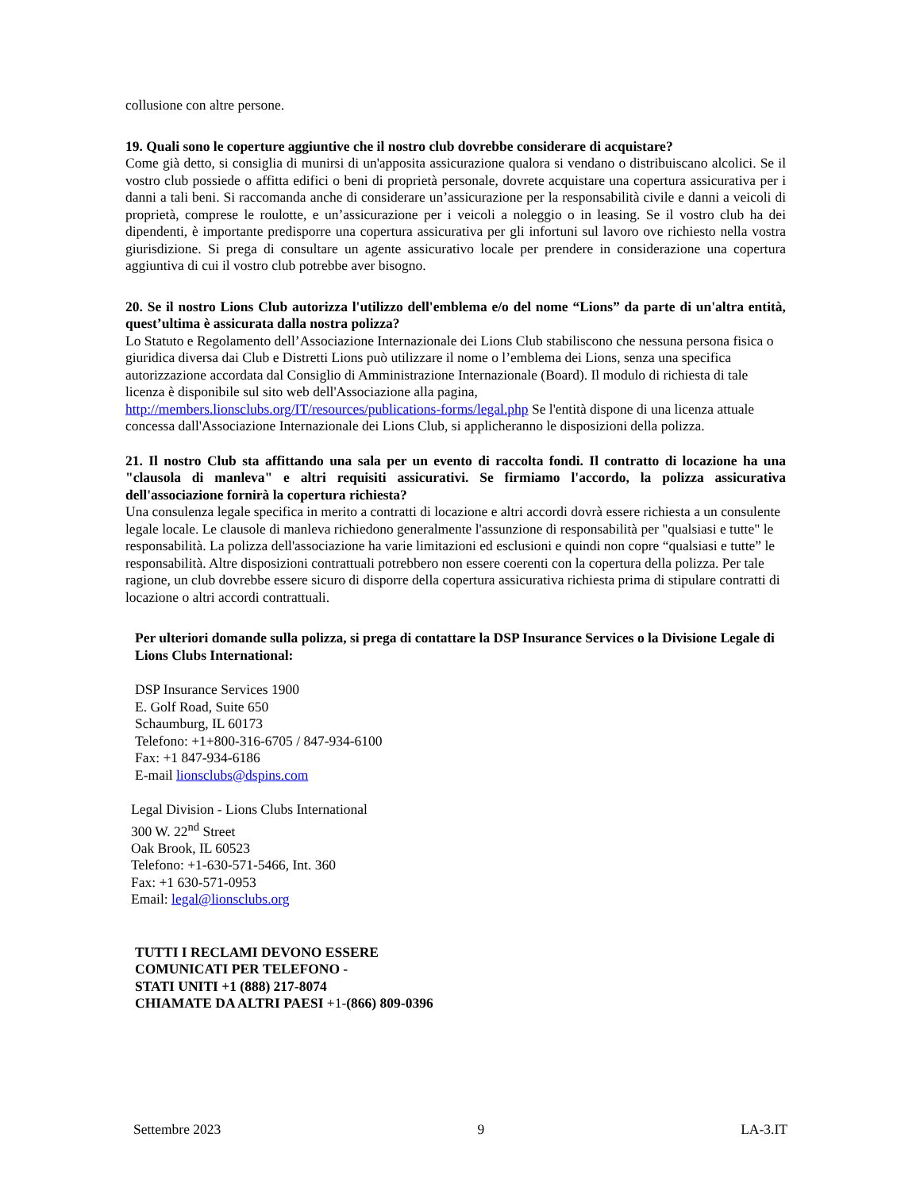collusione con altre persone.
19. Quali sono le coperture aggiuntive che il nostro club dovrebbe considerare di acquistare?
Come già detto, si consiglia di munirsi di un'apposita assicurazione qualora si vendano o distribuiscano alcolici. Se il vostro club possiede o affitta edifici o beni di proprietà personale, dovrete acquistare una copertura assicurativa per i danni a tali beni. Si raccomanda anche di considerare un’assicurazione per la responsabilità civile e danni a veicoli di proprietà, comprese le roulotte, e un’assicurazione per i veicoli a noleggio o in leasing. Se il vostro club ha dei dipendenti, è importante predisporre una copertura assicurativa per gli infortuni sul lavoro ove richiesto nella vostra giurisdizione. Si prega di consultare un agente assicurativo locale per prendere in considerazione una copertura aggiuntiva di cui il vostro club potrebbe aver bisogno.
20. Se il nostro Lions Club autorizza l'utilizzo dell'emblema e/o del nome “Lions” da parte di un'altra entità, quest’ultima è assicurata dalla nostra polizza?
Lo Statuto e Regolamento dell’Associazione Internazionale dei Lions Club stabiliscono che nessuna persona fisica o giuridica diversa dai Club e Distretti Lions può utilizzare il nome o l’emblema dei Lions, senza una specifica autorizzazione accordata dal Consiglio di Amministrazione Internazionale (Board). Il modulo di richiesta di tale licenza è disponibile sul sito web dell'Associazione alla pagina, http://members.lionsclubs.org/IT/resources/publications-forms/legal.php Se l'entità dispone di una licenza attuale concessa dall'Associazione Internazionale dei Lions Club, si applicheranno le disposizioni della polizza.
21. Il nostro Club sta affittando una sala per un evento di raccolta fondi. Il contratto di locazione ha una "clausola di manleva" e altri requisiti assicurativi. Se firmiamo l'accordo, la polizza assicurativa dell'associazione fornirà la copertura richiesta?
Una consulenza legale specifica in merito a contratti di locazione e altri accordi dovrà essere richiesta a un consulente legale locale. Le clausole di manleva richiedono generalmente l'assunzione di responsabilità per "qualsiasi e tutte" le responsabilità. La polizza dell'associazione ha varie limitazioni ed esclusioni e quindi non copre “qualsiasi e tutte” le responsabilità. Altre disposizioni contrattuali potrebbero non essere coerenti con la copertura della polizza. Per tale ragione, un club dovrebbe essere sicuro di disporre della copertura assicurativa richiesta prima di stipulare contratti di locazione o altri accordi contrattuali.
Per ulteriori domande sulla polizza, si prega di contattare la DSP Insurance Services o la Divisione Legale di Lions Clubs International:
DSP Insurance Services 1900
E. Golf Road, Suite 650
Schaumburg, IL 60173
Telefono: +1+800-316-6705 / 847-934-6100
Fax: +1 847-934-6186
E-mail lionsclubs@dspins.com
Legal Division - Lions Clubs International
300 W. 22<sup>nd</sup> Street
Oak Brook, IL 60523
Telefono: +1-630-571-5466, Int. 360
Fax: +1 630-571-0953
Email: legal@lionsclubs.org
TUTTI I RECLAMI DEVONO ESSERE
COMUNICATI PER TELEFONO -
STATI UNITI +1 (888) 217-8074
CHIAMATE DA ALTRI PAESI +1-(866) 809-0396
Settembre 2023 9 LA-3.IT